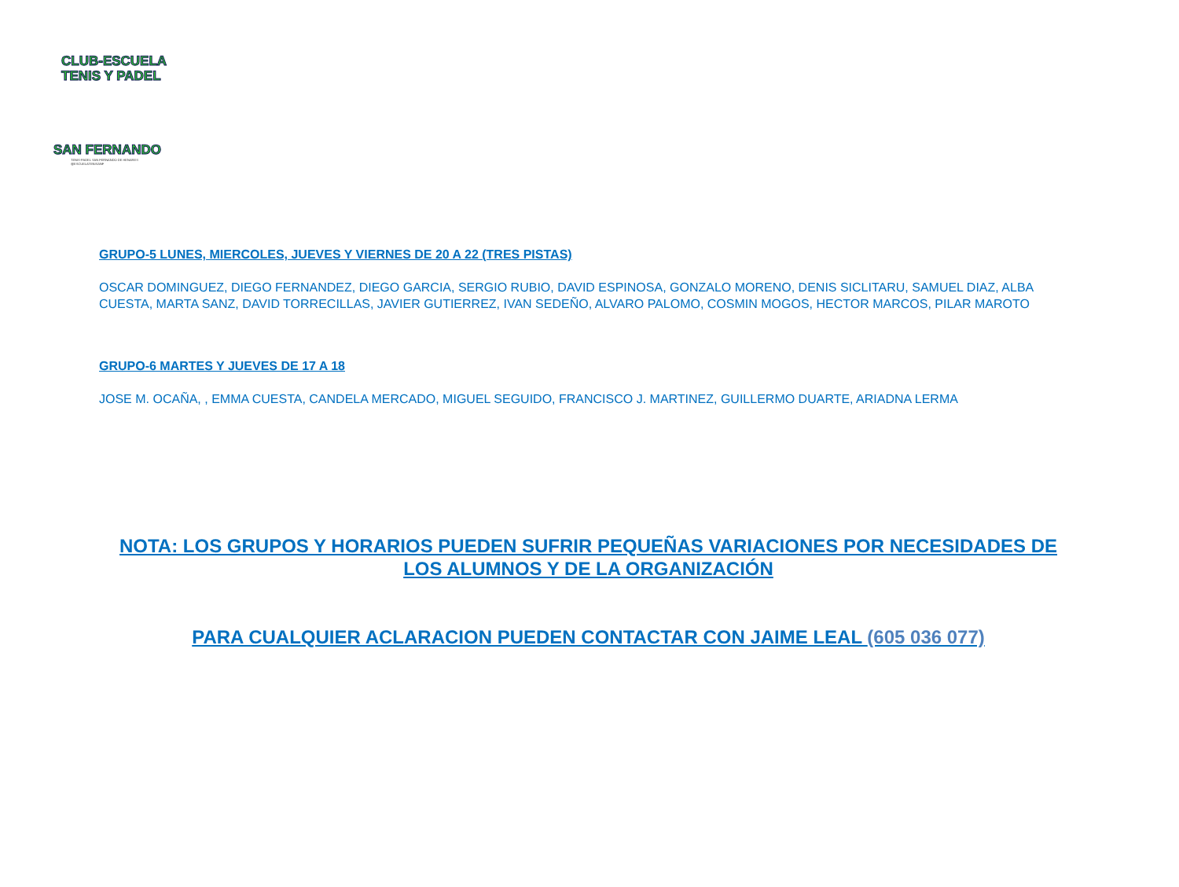CLUB-ESCUELA
TENIS Y PADEL
SAN FERNANDO
TENIS-PADEL SAN FERNANDO DE HENARES
@ESCUELATENISANF
GRUPO-5 LUNES, MIERCOLES, JUEVES Y VIERNES DE 20 A 22 (TRES PISTAS)
OSCAR DOMINGUEZ, DIEGO FERNANDEZ, DIEGO GARCIA, SERGIO RUBIO, DAVID ESPINOSA, GONZALO MORENO, DENIS SICLITARU, SAMUEL DIAZ, ALBA CUESTA, MARTA SANZ, DAVID TORRECILLAS, JAVIER GUTIERREZ, IVAN SEDEÑO, ALVARO PALOMO, COSMIN MOGOS, HECTOR MARCOS, PILAR MAROTO
GRUPO-6 MARTES Y JUEVES DE 17 A 18
JOSE M. OCAÑA, , EMMA CUESTA, CANDELA MERCADO, MIGUEL SEGUIDO, FRANCISCO J. MARTINEZ, GUILLERMO DUARTE, ARIADNA LERMA
NOTA: LOS GRUPOS Y HORARIOS PUEDEN SUFRIR PEQUEÑAS VARIACIONES POR NECESIDADES DE LOS ALUMNOS Y DE LA ORGANIZACIÓN
PARA CUALQUIER ACLARACION PUEDEN CONTACTAR CON JAIME LEAL (605 036 077)